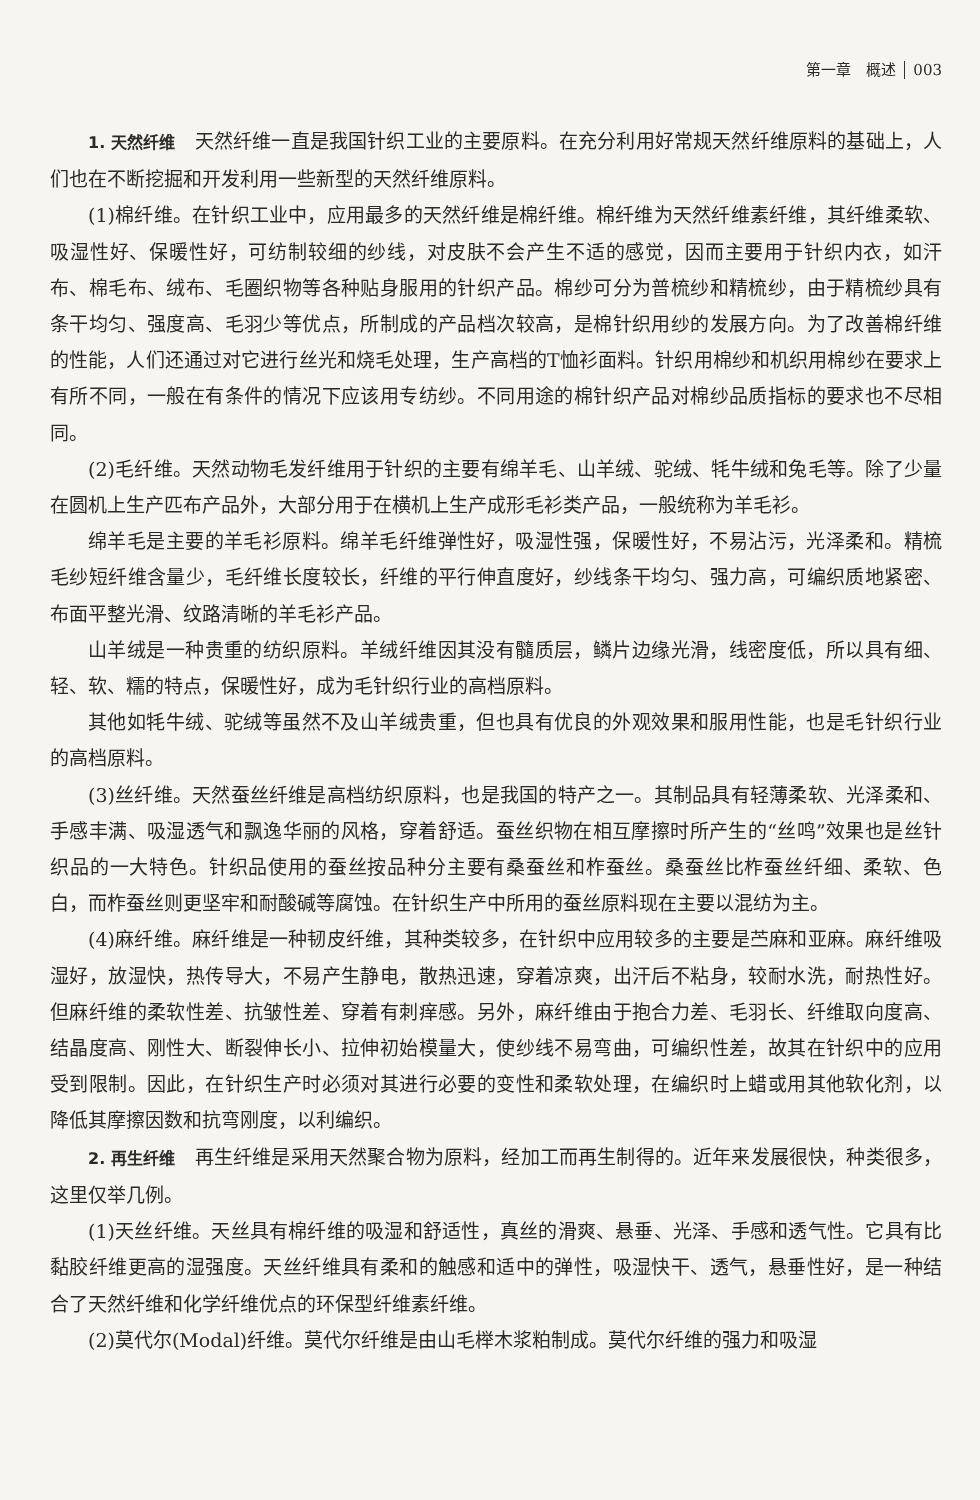第一章　概述 003
1. 天然纤维　天然纤维一直是我国针织工业的主要原料。在充分利用好常规天然纤维原料的基础上，人们也在不断挖掘和开发利用一些新型的天然纤维原料。
(1)棉纤维。在针织工业中，应用最多的天然纤维是棉纤维。棉纤维为天然纤维素纤维，其纤维柔软、吸湿性好、保暖性好，可纺制较细的纱线，对皮肤不会产生不适的感觉，因而主要用于针织内衣，如汗布、棉毛布、绒布、毛圈织物等各种贴身服用的针织产品。棉纱可分为普梳纱和精梳纱，由于精梳纱具有条干均匀、强度高、毛羽少等优点，所制成的产品档次较高，是棉针织用纱的发展方向。为了改善棉纤维的性能，人们还通过对它进行丝光和烧毛处理，生产高档的T恤衫面料。针织用棉纱和机织用棉纱在要求上有所不同，一般在有条件的情况下应该用专纺纱。不同用途的棉针织产品对棉纱品质指标的要求也不尽相同。
(2)毛纤维。天然动物毛发纤维用于针织的主要有绵羊毛、山羊绒、驼绒、牦牛绒和兔毛等。除了少量在圆机上生产匹布产品外，大部分用于在横机上生产成形毛衫类产品，一般统称为羊毛衫。
绵羊毛是主要的羊毛衫原料。绵羊毛纤维弹性好，吸湿性强，保暖性好，不易沾污，光泽柔和。精梳毛纱短纤维含量少，毛纤维长度较长，纤维的平行伸直度好，纱线条干均匀、强力高，可编织质地紧密、布面平整光滑、纹路清晰的羊毛衫产品。
山羊绒是一种贵重的纺织原料。羊绒纤维因其没有髓质层，鳞片边缘光滑，线密度低，所以具有细、轻、软、糯的特点，保暖性好，成为毛针织行业的高档原料。
其他如牦牛绒、驼绒等虽然不及山羊绒贵重，但也具有优良的外观效果和服用性能，也是毛针织行业的高档原料。
(3)丝纤维。天然蚕丝纤维是高档纺织原料，也是我国的特产之一。其制品具有轻薄柔软、光泽柔和、手感丰满、吸湿透气和飘逸华丽的风格，穿着舒适。蚕丝织物在相互摩擦时所产生的“丝鸣”效果也是丝针织品的一大特色。针织品使用的蚕丝按品种分主要有桑蚕丝和柞蚕丝。桑蚕丝比柞蚕丝纤细、柔软、色白，而柞蚕丝则更坚牢和耐酸碱等腐蚀。在针织生产中所用的蚕丝原料现在主要以混纺为主。
(4)麻纤维。麻纤维是一种韧皮纤维，其种类较多，在针织中应用较多的主要是苎麻和亚麻。麻纤维吸湿好，放湿快，热传导大，不易产生静电，散热迅速，穿着凉爽，出汗后不粘身，较耐水洗，耐热性好。但麻纤维的柔软性差、抗皱性差、穿着有刺痒感。另外，麻纤维由于抱合力差、毛羽长、纤维取向度高、结晶度高、刚性大、断裂伸长小、拉伸初始模量大，使纱线不易弯曲，可编织性差，故其在针织中的应用受到限制。因此，在针织生产时必须对其进行必要的变性和柔软处理，在编织时上蜡或用其他软化剂，以降低其摩擦因数和抗弯刚度，以利编织。
2. 再生纤维　再生纤维是采用天然聚合物为原料，经加工而再生制得的。近年来发展很快，种类很多，这里仅举几例。
(1)天丝纤维。天丝具有棉纤维的吸湿和舒适性，真丝的滑爽、悬垂、光泽、手感和透气性。它具有比黏胶纤维更高的湿强度。天丝纤维具有柔和的触感和适中的弹性，吸湿快干、透气，悬垂性好，是一种结合了天然纤维和化学纤维优点的环保型纤维素纤维。
(2)莫代尔(Modal)纤维。莫代尔纤维是由山毛榉木浆粕制成。莫代尔纤维的强力和吸湿